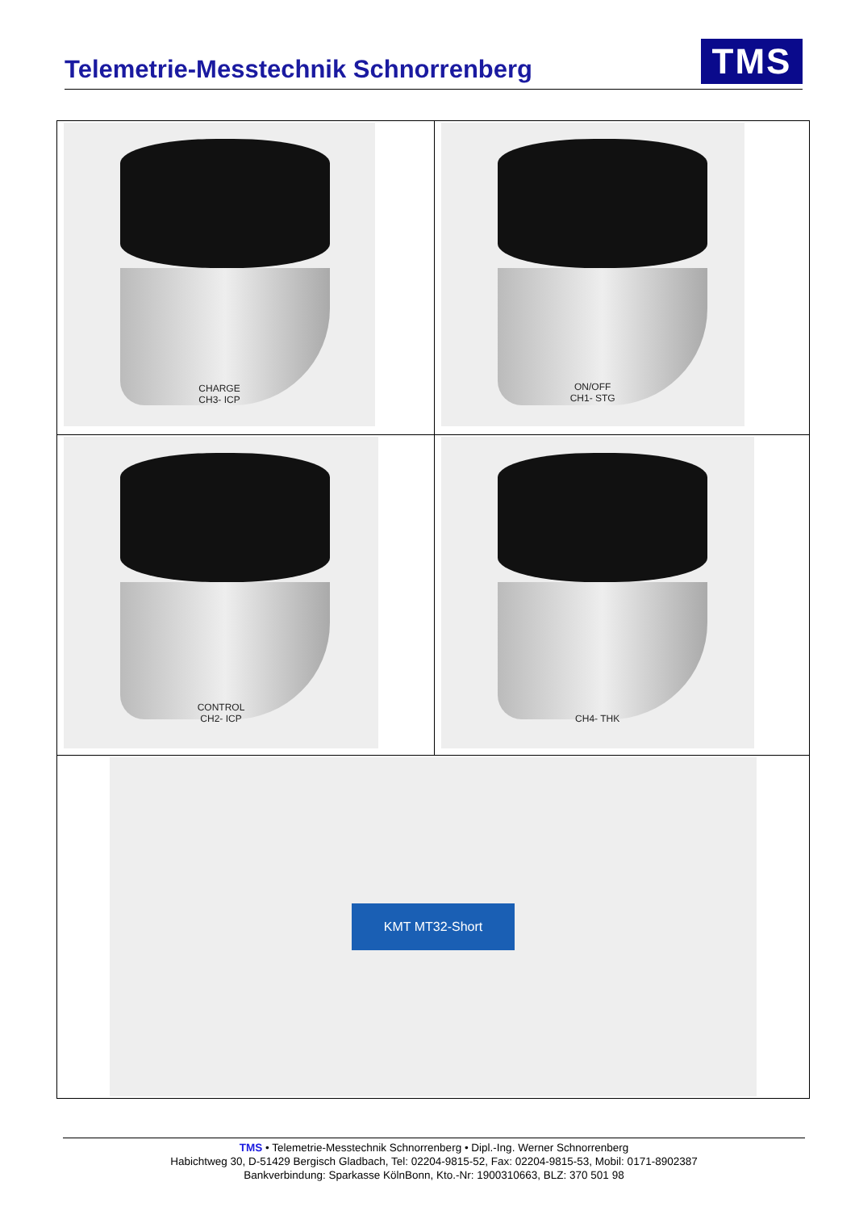Telemetrie-Messtechnik Schnorrenberg
TMS
| CHARGE CH3- ICP | ON/OFF CH1- STG |
| CONTROL CH2- ICP | CH4- THK |
| KMT MT32-Short | |
TMS • Telemetrie-Messtechnik Schnorrenberg • Dipl.-Ing. Werner Schnorrenberg
Habichtweg 30, D-51429 Bergisch Gladbach, Tel: 02204-9815-52, Fax: 02204-9815-53, Mobil: 0171-8902387
Bankverbindung: Sparkasse KölnBonn, Kto.-Nr: 1900310663, BLZ: 370 501 98